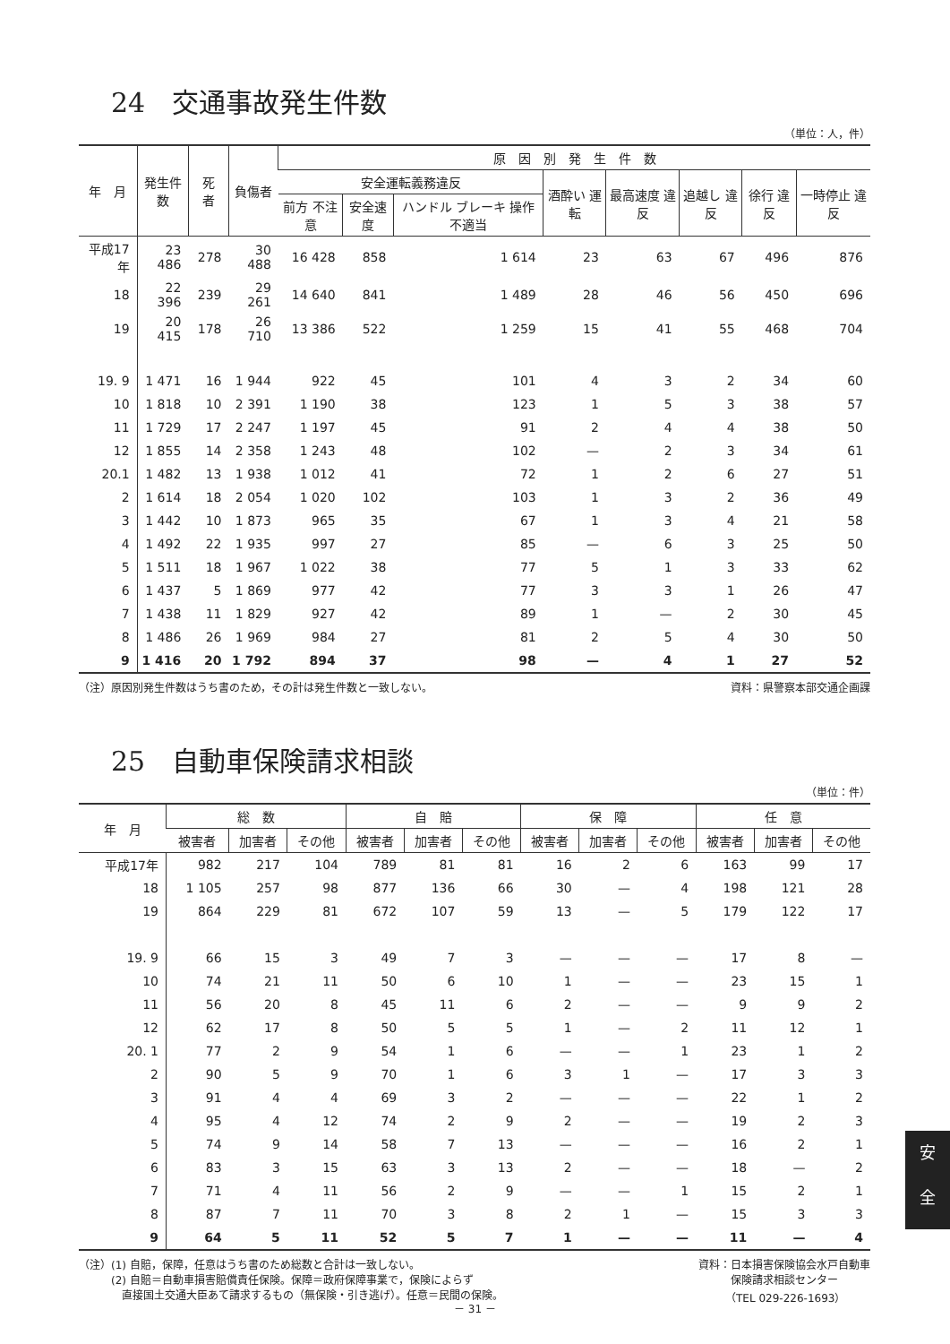24　交通事故発生件数
（単位：人，件）
| 年 月 | 発生件数 | 死 者 | 負傷者 | 原 因 別 発 生 件 数 | | | | | | | |
| --- | --- | --- | --- | --- | --- | --- | --- | --- | --- | --- | --- |
| | | | | 安全運転義務違反 | | | 酒酔い 運転 | 最高速度 違反 | 追越し 違反 | 徐行 違反 | 一時停止 違反 |
| | | | | 前方 不注意 | 安全速度 | ハンドル ブレーキ 操作不適当 | | | | | |
| 平成17年 | 23 486 | 278 | 30 488 | 16 428 | 858 | 1 614 | 23 | 63 | 67 | 496 | 876 |
| 18 | 22 396 | 239 | 29 261 | 14 640 | 841 | 1 489 | 28 | 46 | 56 | 450 | 696 |
| 19 | 20 415 | 178 | 26 710 | 13 386 | 522 | 1 259 | 15 | 41 | 55 | 468 | 704 |
| 19. 9 | 1 471 | 16 | 1 944 | 922 | 45 | 101 | 4 | 3 | 2 | 34 | 60 |
| 10 | 1 818 | 10 | 2 391 | 1 190 | 38 | 123 | 1 | 5 | 3 | 38 | 57 |
| 11 | 1 729 | 17 | 2 247 | 1 197 | 45 | 91 | 2 | 4 | 4 | 38 | 50 |
| 12 | 1 855 | 14 | 2 358 | 1 243 | 48 | 102 | — | 2 | 3 | 34 | 61 |
| 20.1 | 1 482 | 13 | 1 938 | 1 012 | 41 | 72 | 1 | 2 | 6 | 27 | 51 |
| 2 | 1 614 | 18 | 2 054 | 1 020 | 102 | 103 | 1 | 3 | 2 | 36 | 49 |
| 3 | 1 442 | 10 | 1 873 | 965 | 35 | 67 | 1 | 3 | 4 | 21 | 58 |
| 4 | 1 492 | 22 | 1 935 | 997 | 27 | 85 | — | 6 | 3 | 25 | 50 |
| 5 | 1 511 | 18 | 1 967 | 1 022 | 38 | 77 | 5 | 1 | 3 | 33 | 62 |
| 6 | 1 437 | 5 | 1 869 | 977 | 42 | 77 | 3 | 3 | 1 | 26 | 47 |
| 7 | 1 438 | 11 | 1 829 | 927 | 42 | 89 | 1 | — | 2 | 30 | 45 |
| 8 | 1 486 | 26 | 1 969 | 984 | 27 | 81 | 2 | 5 | 4 | 30 | 50 |
| 9 | 1 416 | 20 | 1 792 | 894 | 37 | 98 | — | 4 | 1 | 27 | 52 |
（注）原因別発生件数はうち書のため，その計は発生件数と一致しない。 資料：県警察本部交通企画課
25　自動車保険請求相談
（単位：件）
| 年 月 | 総 数 | | | 自 賠 | | | 保 障 | | | 任 意 | | |
| --- | --- | --- | --- | --- | --- | --- | --- | --- | --- | --- | --- | --- |
| | 被害者 | 加害者 | その他 | 被害者 | 加害者 | その他 | 被害者 | 加害者 | その他 | 被害者 | 加害者 | その他 |
| 平成17年 | 982 | 217 | 104 | 789 | 81 | 81 | 16 | 2 | 6 | 163 | 99 | 17 |
| 18 | 1 105 | 257 | 98 | 877 | 136 | 66 | 30 | — | 4 | 198 | 121 | 28 |
| 19 | 864 | 229 | 81 | 672 | 107 | 59 | 13 | — | 5 | 179 | 122 | 17 |
| 19. 9 | 66 | 15 | 3 | 49 | 7 | 3 | — | — | — | 17 | 8 | — |
| 10 | 74 | 21 | 11 | 50 | 6 | 10 | 1 | — | — | 23 | 15 | 1 |
| 11 | 56 | 20 | 8 | 45 | 11 | 6 | 2 | — | — | 9 | 9 | 2 |
| 12 | 62 | 17 | 8 | 50 | 5 | 5 | 1 | — | 2 | 11 | 12 | 1 |
| 20. 1 | 77 | 2 | 9 | 54 | 1 | 6 | — | — | 1 | 23 | 1 | 2 |
| 2 | 90 | 5 | 9 | 70 | 1 | 6 | 3 | 1 | — | 17 | 3 | 3 |
| 3 | 91 | 4 | 4 | 69 | 3 | 2 | — | — | — | 22 | 1 | 2 |
| 4 | 95 | 4 | 12 | 74 | 2 | 9 | 2 | — | — | 19 | 2 | 3 |
| 5 | 74 | 9 | 14 | 58 | 7 | 13 | — | — | — | 16 | 2 | 1 |
| 6 | 83 | 3 | 15 | 63 | 3 | 13 | 2 | — | — | 18 | — | 2 |
| 7 | 71 | 4 | 11 | 56 | 2 | 9 | — | — | 1 | 15 | 2 | 1 |
| 8 | 87 | 7 | 11 | 70 | 3 | 8 | 2 | 1 | — | 15 | 3 | 3 |
| 9 | 64 | 5 | 11 | 52 | 5 | 7 | 1 | — | — | 11 | — | 4 |
（注）(1) 自賠，保障，任意はうち書のため総数と合計は一致しない。
　　　(2) 自賠＝自動車損害賠償責任保険。保障＝政府保障事業で，保険によらず
　　　　直接国土交通大臣あて請求するもの（無保険・引き逃げ）。任意＝民間の保険。 資料：日本損害保険協会水戸自動車
　　　保険請求相談センター
　　　（TEL 029-226-1693）
安
全
－ 31 －